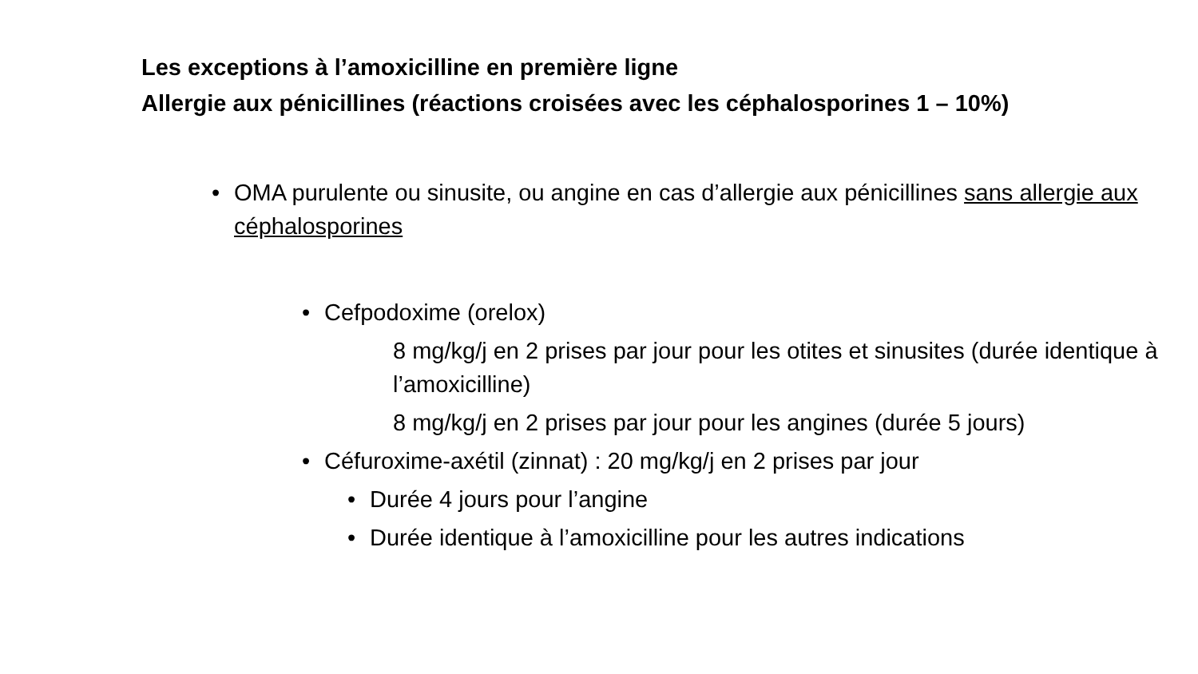Les exceptions à l’amoxicilline en première ligne
Allergie aux pénicillines (réactions croisées avec les céphalosporines 1 – 10%)
• OMA purulente ou sinusite, ou angine en cas d’allergie aux pénicillines sans allergie aux céphalosporines
• Cefpodoxime (orelox)
8 mg/kg/j en 2 prises par jour pour les otites et sinusites (durée identique à l’amoxicilline)
8 mg/kg/j en 2 prises par jour pour les angines (durée 5 jours)
• Céfuroxime-axétil (zinnat) : 20 mg/kg/j en 2 prises par jour
• Durée 4 jours pour l’angine
• Durée identique à l’amoxicilline pour les autres indications